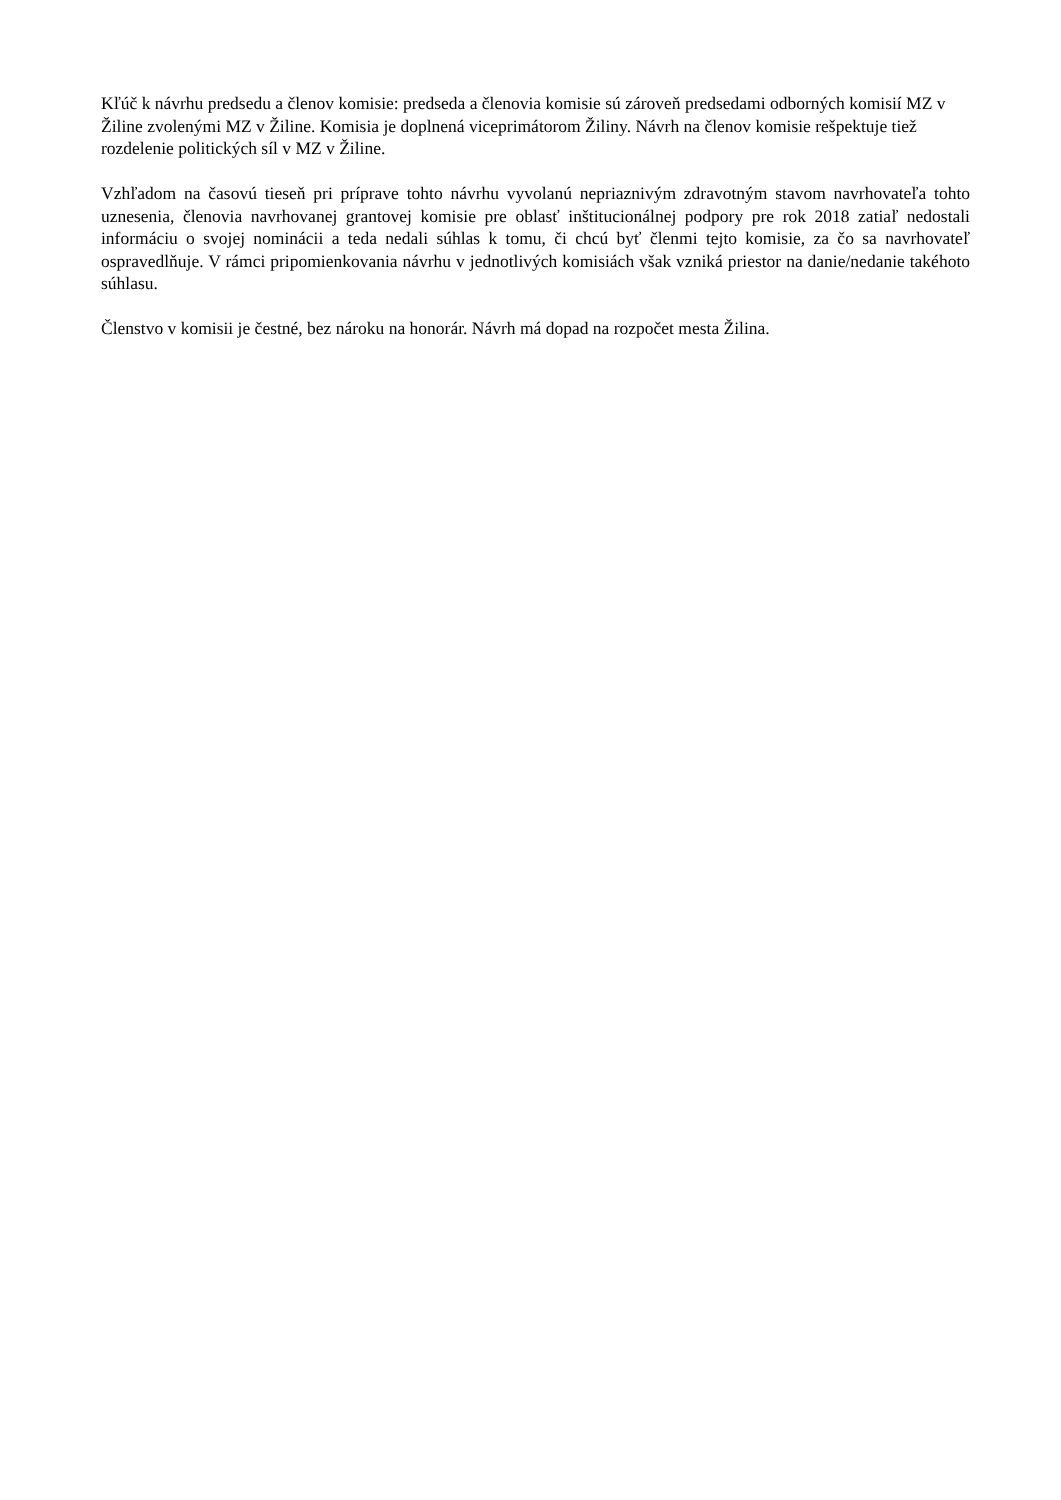Kľúč k návrhu predsedu a členov komisie: predseda a členovia komisie sú zároveň predsedami odborných komisií MZ v Žiline zvolenými MZ v Žiline. Komisia je doplnená viceprimátorom Žiliny. Návrh na členov komisie rešpektuje tiež rozdelenie politických síl v MZ v Žiline.
Vzhľadom na časovú tieseň pri príprave tohto návrhu vyvolanú nepriaznivým zdravotným stavom navrhovateľa tohto uznesenia, členovia navrhovanej grantovej komisie pre oblasť inštitucionálnej podpory pre rok 2018 zatiaľ nedostali informáciu o svojej nominácii a teda nedali súhlas k tomu, či chcú byť členmi tejto komisie, za čo sa navrhovateľ ospravedlňuje. V rámci pripomienkovania návrhu v jednotlivých komisiách však vzniká priestor na danie/nedanie takéhoto súhlasu.
Členstvo v komisii je čestné, bez nároku na honorár. Návrh má dopad na rozpočet mesta Žilina.